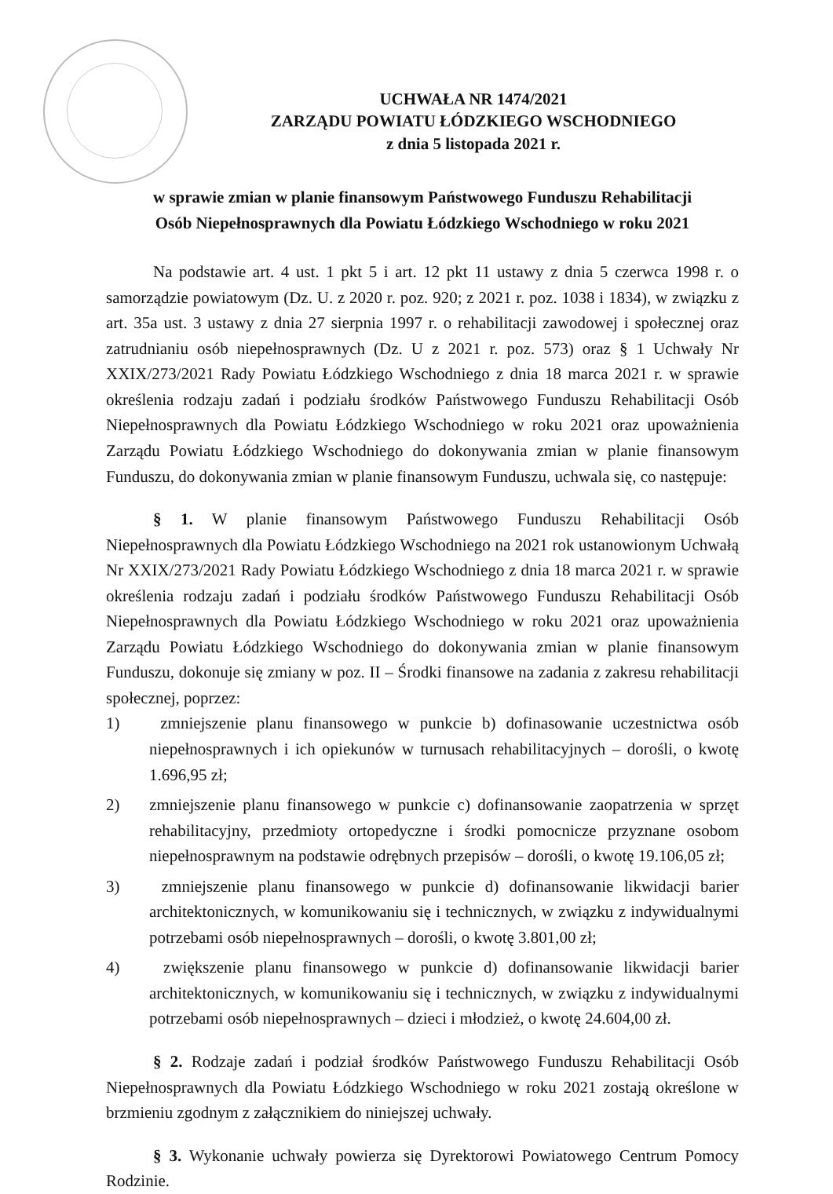UCHWAŁA NR 1474/2021
ZARZĄDU POWIATU ŁÓDZKIEGO WSCHODNIEGO
z dnia 5 listopada 2021 r.
w sprawie zmian w planie finansowym Państwowego Funduszu Rehabilitacji
Osób Niepełnosprawnych dla Powiatu Łódzkiego Wschodniego w roku 2021
Na podstawie art. 4 ust. 1 pkt 5 i art. 12 pkt 11 ustawy z dnia 5 czerwca 1998 r. o samorządzie powiatowym (Dz. U. z 2020 r. poz. 920; z 2021 r. poz. 1038 i 1834), w związku z art. 35a ust. 3 ustawy z dnia 27 sierpnia 1997 r. o rehabilitacji zawodowej i społecznej oraz zatrudnianiu osób niepełnosprawnych (Dz. U z 2021 r. poz. 573) oraz § 1 Uchwały Nr XXIX/273/2021 Rady Powiatu Łódzkiego Wschodniego z dnia 18 marca 2021 r. w sprawie określenia rodzaju zadań i podziału środków Państwowego Funduszu Rehabilitacji Osób Niepełnosprawnych dla Powiatu Łódzkiego Wschodniego w roku 2021 oraz upoważnienia Zarządu Powiatu Łódzkiego Wschodniego do dokonywania zmian w planie finansowym Funduszu, do dokonywania zmian w planie finansowym Funduszu, uchwala się, co następuje:
§ 1. W planie finansowym Państwowego Funduszu Rehabilitacji Osób Niepełnosprawnych dla Powiatu Łódzkiego Wschodniego na 2021 rok ustanowionym Uchwałą Nr XXIX/273/2021 Rady Powiatu Łódzkiego Wschodniego z dnia 18 marca 2021 r. w sprawie określenia rodzaju zadań i podziału środków Państwowego Funduszu Rehabilitacji Osób Niepełnosprawnych dla Powiatu Łódzkiego Wschodniego w roku 2021 oraz upoważnienia Zarządu Powiatu Łódzkiego Wschodniego do dokonywania zmian w planie finansowym Funduszu, dokonuje się zmiany w poz. II – Środki finansowe na zadania z zakresu rehabilitacji społecznej, poprzez:
1) zmniejszenie planu finansowego w punkcie b) dofinasowanie uczestnictwa osób niepełnosprawnych i ich opiekunów w turnusach rehabilitacyjnych – dorośli, o kwotę 1.696,95 zł;
2) zmniejszenie planu finansowego w punkcie c) dofinansowanie zaopatrzenia w sprzęt rehabilitacyjny, przedmioty ortopedyczne i środki pomocnicze przyznane osobom niepełnosprawnym na podstawie odrębnych przepisów – dorośli, o kwotę 19.106,05 zł;
3) zmniejszenie planu finansowego w punkcie d) dofinansowanie likwidacji barier architektonicznych, w komunikowaniu się i technicznych, w związku z indywidualnymi potrzebami osób niepełnosprawnych – dorośli, o kwotę 3.801,00 zł;
4) zwiększenie planu finansowego w punkcie d) dofinansowanie likwidacji barier architektonicznych, w komunikowaniu się i technicznych, w związku z indywidualnymi potrzebami osób niepełnosprawnych – dzieci i młodzież, o kwotę 24.604,00 zł.
§ 2. Rodzaje zadań i podział środków Państwowego Funduszu Rehabilitacji Osób Niepełnosprawnych dla Powiatu Łódzkiego Wschodniego w roku 2021 zostają określone w brzmieniu zgodnym z załącznikiem do niniejszej uchwały.
§ 3. Wykonanie uchwały powierza się Dyrektorowi Powiatowego Centrum Pomocy Rodzinie.